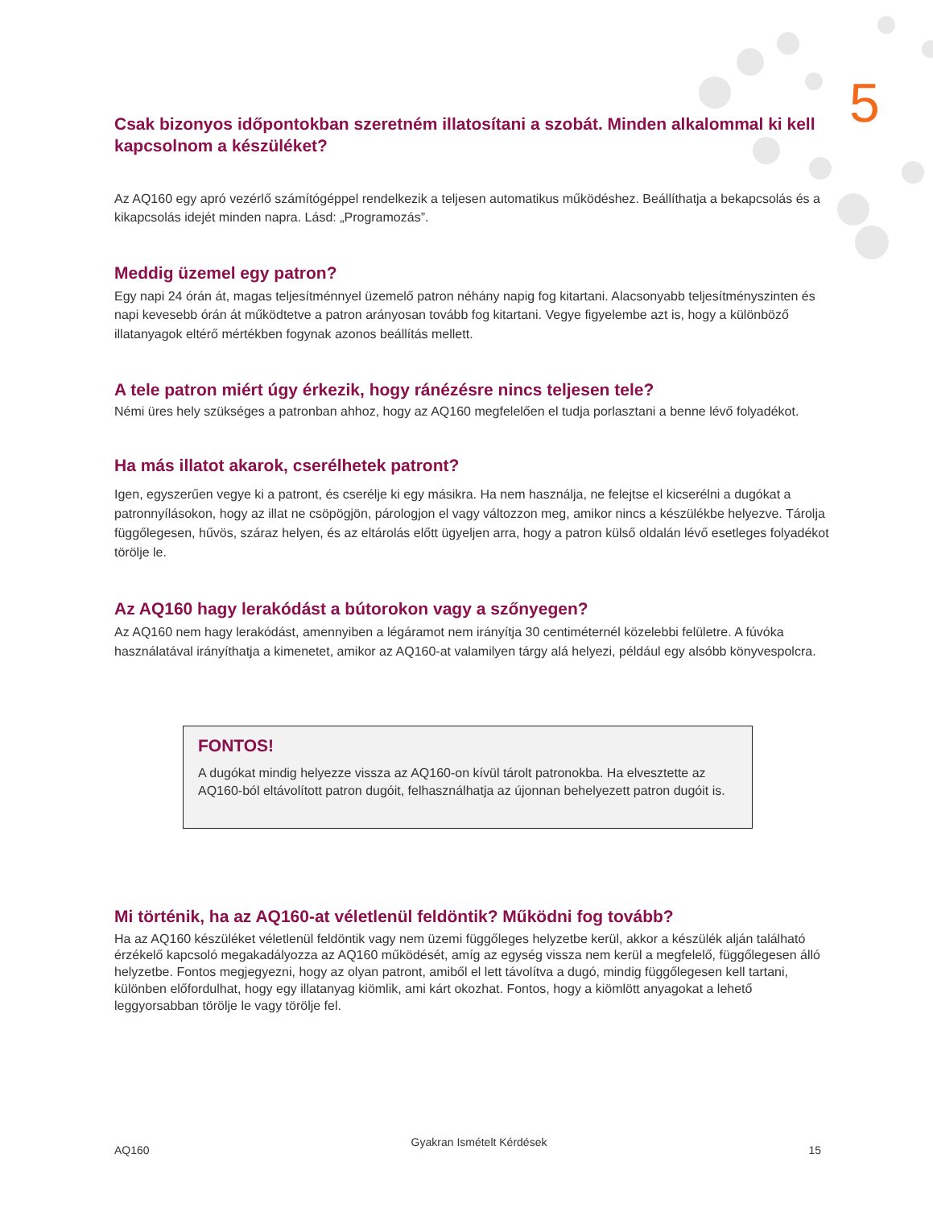5
Csak bizonyos időpontokban szeretném illatosítani a szobát. Minden alkalommal ki kell kapcsolnom a készüléket?
Az AQ160 egy apró vezérlő számítógéppel rendelkezik a teljesen automatikus működéshez. Beállíthatja a bekapcsolás és a kikapcsolás idejét minden napra. Lásd: „Programozás”.
Meddig üzemel egy patron?
Egy napi 24 órán át, magas teljesítménnyel üzemelő patron néhány napig fog kitartani. Alacsonyabb teljesítményszinten és napi kevesebb órán át működtetve a patron arányosan tovább fog kitartani. Vegye figyelembe azt is, hogy a különböző illatanyagok eltérő mértékben fogynak azonos beállítás mellett.
A tele patron miért úgy érkezik, hogy ránézésre nincs teljesen tele?
Némi üres hely szükséges a patronban ahhoz, hogy az AQ160 megfelelően el tudja porlasztani a benne lévő folyadékot.
Ha más illatot akarok, cserélhetek patront?
Igen, egyszerűen vegye ki a patront, és cserélje ki egy másikra. Ha nem használja, ne felejtse el kicserélni a dugókat a patronnyílásokon, hogy az illat ne csöpögjön, párologjon el vagy változzon meg, amikor nincs a készülékbe helyezve. Tárolja függőlegesen, hűvös, száraz helyen, és az eltárolás előtt ügyeljen arra, hogy a patron külső oldalán lévő esetleges folyadékot törölje le.
Az AQ160 hagy lerakódást a bútorokon vagy a szőnyegen?
Az AQ160 nem hagy lerakódást, amennyiben a légáramot nem irányítja 30 centiméternél közelebbi felületre. A fúvóka használatával irányíthatja a kimenetet, amikor az AQ160-at valamilyen tárgy alá helyezi, például egy alsóbb könyvespolcra.
FONTOS!
A dugókat mindig helyezze vissza az AQ160-on kívül tárolt patronokba. Ha elvesztette az AQ160-ból eltávolított patron dugóit, felhasználhatja az újonnan behelyezett patron dugóit is.
Mi történik, ha az AQ160-at véletlenül feldöntik? Működni fog tovább?
Ha az AQ160 készüléket véletlenül feldöntik vagy nem üzemi függőleges helyzetbe kerül, akkor a készülék alján található érzékelő kapcsoló megakadályozza az AQ160 működését, amíg az egység vissza nem kerül a megfelelő, függőlegesen álló helyzetbe. Fontos megjegyezni, hogy az olyan patront, amiből el lett távolítva a dugó, mindig függőlegesen kell tartani, különben előfordulhat, hogy egy illatanyag kiömlik, ami kárt okozhat. Fontos, hogy a kiömlött anyagokat a lehető leggyorsabban törölje le vagy törölje fel.
AQ160 Gyakran Ismételt Kérdések 15